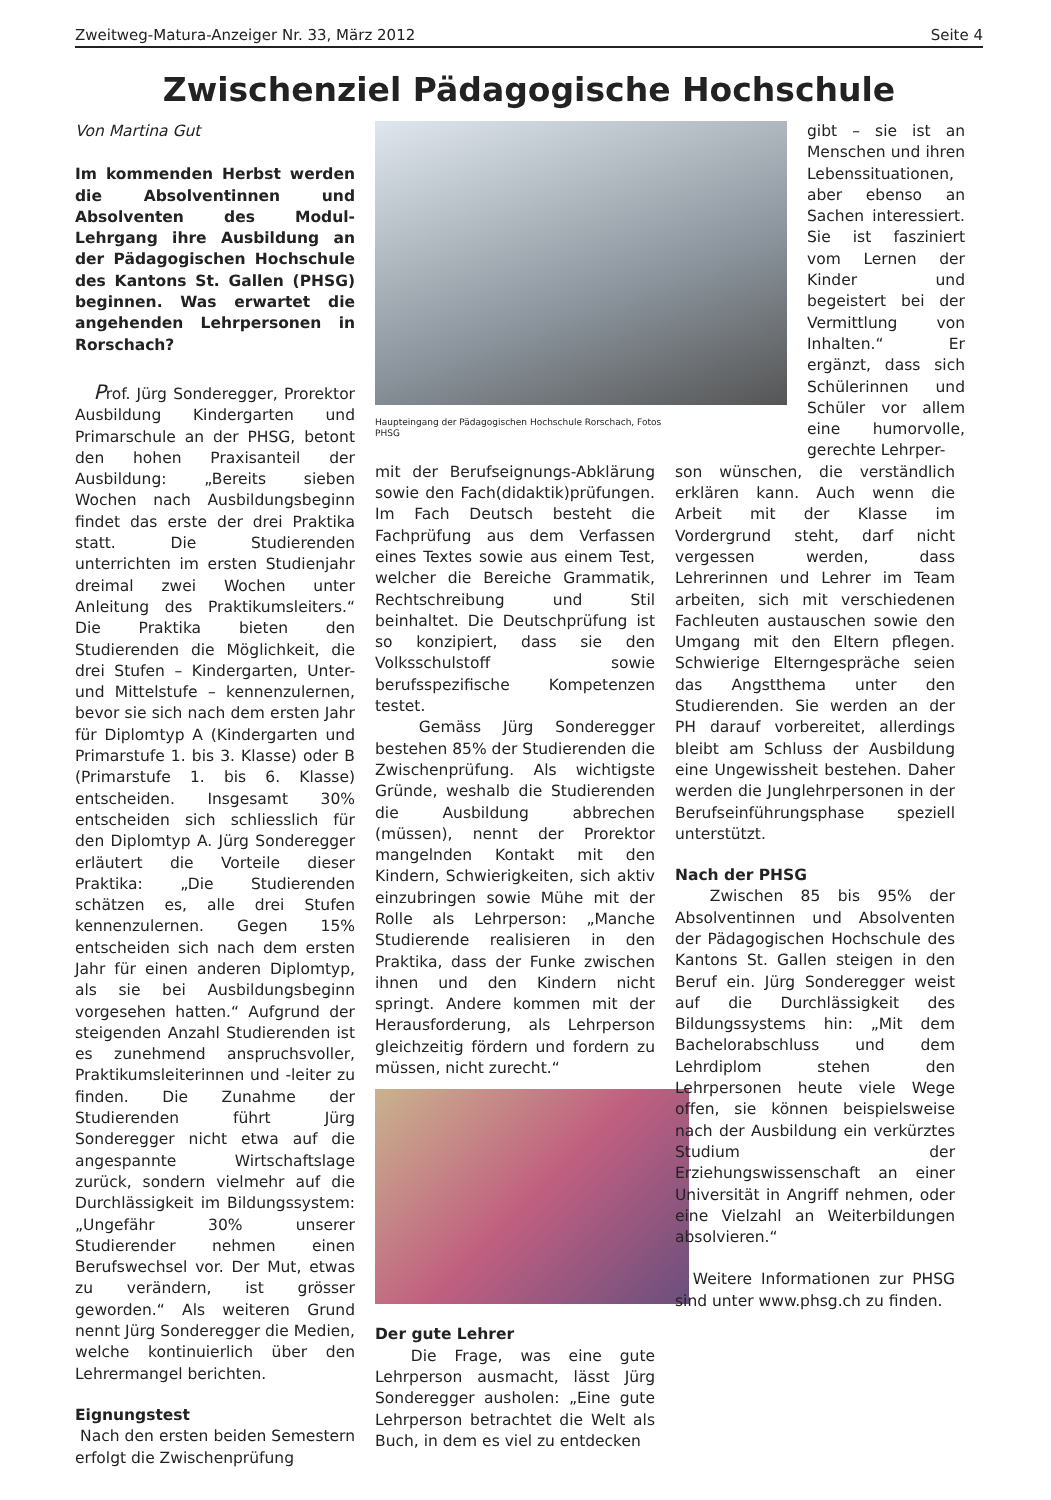Zweitweg-Matura-Anzeiger Nr. 33, März 2012 Seite 4
Zwischenziel Pädagogische Hochschule
Von Martina Gut
Im kommenden Herbst werden die Absolventinnen und Absolventen des Modul-Lehrgang ihre Ausbildung an der Pädagogischen Hochschule des Kantons St. Gallen (PHSG) beginnen. Was erwartet die angehenden Lehrpersonen in Rorschach?
Prof. Jürg Sonderegger, Prorektor Ausbildung Kindergarten und Primarschule an der PHSG, betont den hohen Praxisanteil der Ausbildung: „Bereits sieben Wochen nach Ausbildungsbeginn findet das erste der drei Praktika statt. Die Studierenden unterrichten im ersten Studienjahr dreimal zwei Wochen unter Anleitung des Praktikumsleiters.“ Die Praktika bieten den Studierenden die Möglichkeit, die drei Stufen – Kindergarten, Unter- und Mittelstufe – kennenzulernen, bevor sie sich nach dem ersten Jahr für Diplomtyp A (Kindergarten und Primarstufe 1. bis 3. Klasse) oder B (Primarstufe 1. bis 6. Klasse) entscheiden. Insgesamt 30% entscheiden sich schliesslich für den Diplomtyp A. Jürg Sonderegger erläutert die Vorteile dieser Praktika: „Die Studierenden schätzen es, alle drei Stufen kennenzulernen. Gegen 15% entscheiden sich nach dem ersten Jahr für einen anderen Diplomtyp, als sie bei Ausbildungsbeginn vorgesehen hatten.“ Aufgrund der steigenden Anzahl Studierenden ist es zunehmend anspruchsvoller, Praktikumsleiterinnen und -leiter zu finden. Die Zunahme der Studierenden führt Jürg Sonderegger nicht etwa auf die angespannte Wirtschaftslage zurück, sondern vielmehr auf die Durchlässigkeit im Bildungssystem: „Ungefähr 30% unserer Studierender nehmen einen Berufswechsel vor. Der Mut, etwas zu verändern, ist grösser geworden.“ Als weiteren Grund nennt Jürg Sonderegger die Medien, welche kontinuierlich über den Lehrermangel berichten.
Eignungstest
Nach den ersten beiden Semestern erfolgt die Zwischenprüfung
Haupteingang der Pädagogischen Hochschule Rorschach, Fotos PHSG
gibt – sie ist an Menschen und ihren Lebenssituationen, aber ebenso an Sachen interessiert. Sie ist fasziniert vom Lernen der Kinder und begeistert bei der Vermittlung von Inhalten.“ Er ergänzt, dass sich Schülerinnen und Schüler vor allem eine humorvolle, gerechte Lehrper-
mit der Berufseignungs-Abklärung sowie den Fach(didaktik)prüfungen. Im Fach Deutsch besteht die Fachprüfung aus dem Verfassen eines Textes sowie aus einem Test, welcher die Bereiche Grammatik, Rechtschreibung und Stil beinhaltet. Die Deutschprüfung ist so konzipiert, dass sie den Volksschulstoff sowie berufsspezifische Kompetenzen testet.
Gemäss Jürg Sonderegger bestehen 85% der Studierenden die Zwischenprüfung. Als wichtigste Gründe, weshalb die Studierenden die Ausbildung abbrechen (müssen), nennt der Prorektor mangelnden Kontakt mit den Kindern, Schwierigkeiten, sich aktiv einzubringen sowie Mühe mit der Rolle als Lehrperson: „Manche Studierende realisieren in den Praktika, dass der Funke zwischen ihnen und den Kindern nicht springt. Andere kommen mit der Herausforderung, als Lehrperson gleichzeitig fördern und fordern zu müssen, nicht zurecht.“
Der gute Lehrer
Die Frage, was eine gute Lehrperson ausmacht, lässt Jürg Sonderegger ausholen: „Eine gute Lehrperson betrachtet die Welt als Buch, in dem es viel zu entdecken
son wünschen, die verständlich erklären kann. Auch wenn die Arbeit mit der Klasse im Vordergrund steht, darf nicht vergessen werden, dass Lehrerinnen und Lehrer im Team arbeiten, sich mit verschiedenen Fachleuten austauschen sowie den Umgang mit den Eltern pflegen. Schwierige Elterngespräche seien das Angstthema unter den Studierenden. Sie werden an der PH darauf vorbereitet, allerdings bleibt am Schluss der Ausbildung eine Ungewissheit bestehen. Daher werden die Junglehrpersonen in der Berufseinführungsphase speziell unterstützt.
Nach der PHSG
Zwischen 85 bis 95% der Absolventinnen und Absolventen der Pädagogischen Hochschule des Kantons St. Gallen steigen in den Beruf ein. Jürg Sonderegger weist auf die Durchlässigkeit des Bildungssystems hin: „Mit dem Bachelorabschluss und dem Lehrdiplom stehen den Lehrpersonen heute viele Wege offen, sie können beispielsweise nach der Ausbildung ein verkürztes Studium der Erziehungswissenschaft an einer Universität in Angriff nehmen, oder eine Vielzahl an Weiterbildungen absolvieren.“
Weitere Informationen zur PHSG sind unter www.phsg.ch zu finden.